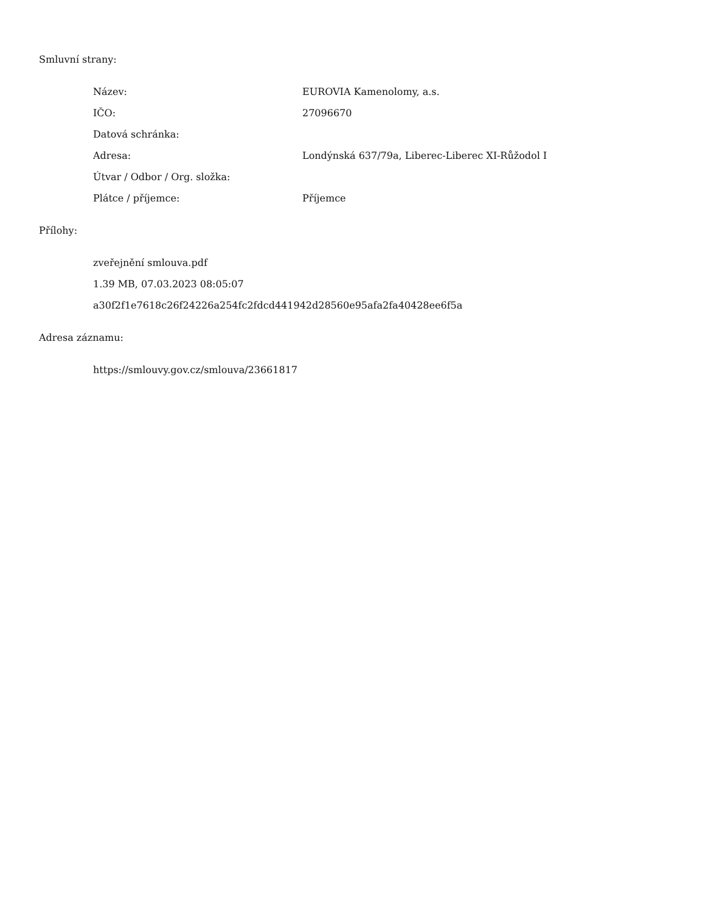Smluvní strany:
| Název: | EUROVIA Kamenolomy, a.s. |
| IČO: | 27096670 |
| Datová schránka: | |
| Adresa: | Londýnská 637/79a, Liberec-Liberec XI-Růžodol I |
| Útvar / Odbor / Org. složka: | |
| Plátce / příjemce: | Příjemce |
Přílohy:
zveřejnění smlouva.pdf
1.39 MB, 07.03.2023 08:05:07
a30f2f1e7618c26f24226a254fc2fdcd441942d28560e95afa2fa40428ee6f5a
Adresa záznamu:
https://smlouvy.gov.cz/smlouva/23661817